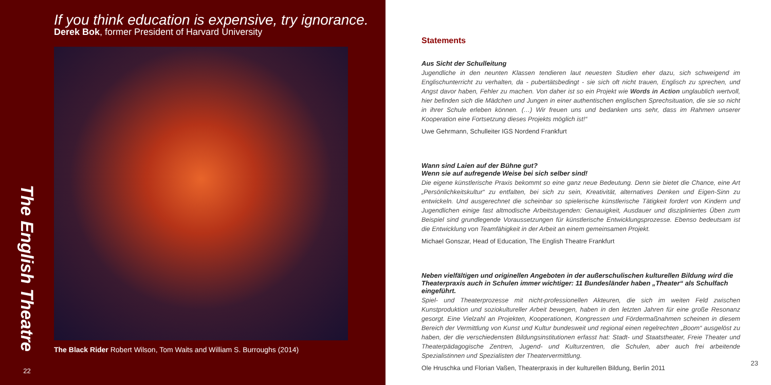The English Theatre
22
If you think education is expensive, try ignorance.
Derek Bok, former President of Harvard University
The Black Rider Robert Wilson, Tom Waits and William S. Burroughs (2014)
Statements
Aus Sicht der Schulleitung
Jugendliche in den neunten Klassen tendieren laut neuesten Studien eher dazu, sich schweigend im Englischunterricht zu verhalten, da - pubertätsbedingt - sie sich oft nicht trauen, Englisch zu sprechen, und Angst davor haben, Fehler zu machen. Von daher ist so ein Projekt wie Words in Action unglaublich wertvoll, hier befinden sich die Mädchen und Jungen in einer authentischen englischen Sprechsituation, die sie so nicht in ihrer Schule erleben können. (…) Wir freuen uns und bedanken uns sehr, dass im Rahmen unserer Kooperation eine Fortsetzung dieses Projekts möglich ist!“
Uwe Gehrmann, Schulleiter IGS Nordend Frankfurt
Wann sind Laien auf der Bühne gut?
Wenn sie auf aufregende Weise bei sich selber sind!
Die eigene künstlerische Praxis bekommt so eine ganz neue Bedeutung. Denn sie bietet die Chance, eine Art „Persönlichkeitskultur“ zu entfalten, bei sich zu sein, Kreativität, alternatives Denken und Eigen-Sinn zu entwickeln. Und ausgerechnet die scheinbar so spielerische künstlerische Tätigkeit fordert von Kindern und Jugendlichen einige fast altmodische Arbeitstugenden: Genauigkeit, Ausdauer und diszipliniertes Üben zum Beispiel sind grundlegende Voraussetzungen für künstlerische Entwicklungsprozesse. Ebenso bedeutsam ist die Entwicklung von Teamfähigkeit in der Arbeit an einem gemeinsamen Projekt.
Michael Gonszar, Head of Education, The English Theatre Frankfurt
Neben vielfältigen und originellen Angeboten in der außerschulischen kulturellen Bildung wird die Theaterpraxis auch in Schulen immer wichtiger: 11 Bundesländer haben „Theater“ als Schulfach eingeführt.
Spiel- und Theaterprozesse mit nicht-professionellen Akteuren, die sich im weiten Feld zwischen Kunstproduktion und soziokultureller Arbeit bewegen, haben in den letzten Jahren für eine große Resonanz gesorgt. Eine Vielzahl an Projekten, Kooperationen, Kongressen und Fördermaßnahmen scheinen in diesem Bereich der Vermittlung von Kunst und Kultur bundesweit und regional einen regelrechten „Boom“ ausgelöst zu haben, der die verschiedensten Bildungsinstitutionen erfasst hat: Stadt- und Staatstheater, Freie Theater und Theaterpädagogische Zentren, Jugend- und Kulturzentren, die Schulen, aber auch frei arbeitende Spezialistinnen und Spezialisten der Theatervermittlung.
Ole Hruschka und Florian Vaßen, Theaterpraxis in der kulturellen Bildung, Berlin 2011
23